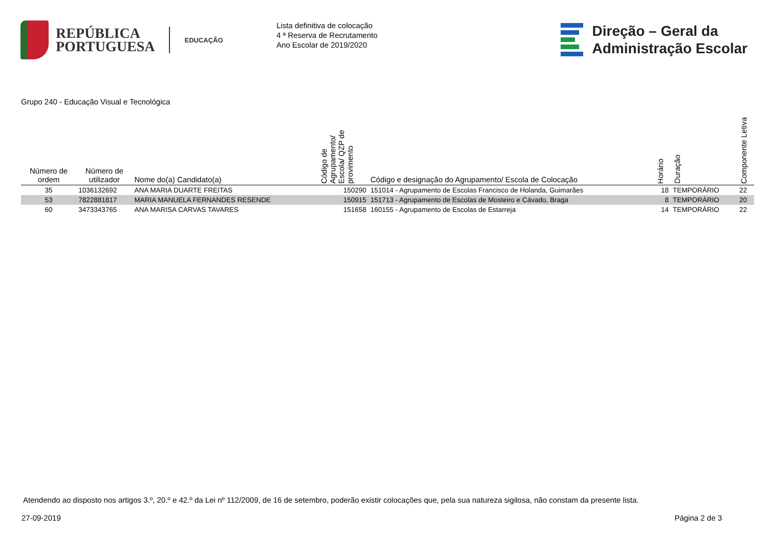REPÚBLICA
PORTUGUESA
EDUCAÇÃO
Lista definitiva de colocação
4 ª Reserva de Recrutamento
Ano Escolar de 2019/2020
Direção – Geral da
Administração Escolar
Grupo 240 - Educação Visual e Tecnológica
| Número de ordem | Número de utilizador | Nome do(a) Candidato(a) | Código de Agrupamento/ Escola/ QZP de provimento | Código e designação do Agrupamento/ Escola de Colocação | Horário | Duração | Componente Letiva |
| --- | --- | --- | --- | --- | --- | --- | --- |
| 35 | 1036132692 | ANA MARIA DUARTE FREITAS | 150290 | 151014 - Agrupamento de Escolas Francisco de Holanda, Guimarães | 18 | TEMPORÁRIO | 22 |
| 53 | 7822881817 | MARIA MANUELA FERNANDES RESENDE | 150915 | 151713 - Agrupamento de Escolas de Mosteiro e Cávado, Braga | 8 | TEMPORÁRIO | 20 |
| 60 | 3473343765 | ANA MARISA CARVAS TAVARES | 151658 | 160155 - Agrupamento de Escolas de Estarreja | 14 | TEMPORÁRIO | 22 |
Atendendo ao disposto nos artigos 3.º, 20.º e 42.º da Lei nº 112/2009, de 16 de setembro, poderão existir colocações que, pela sua natureza sigilosa, não constam da presente lista.
27-09-2019 Página 2 de 3